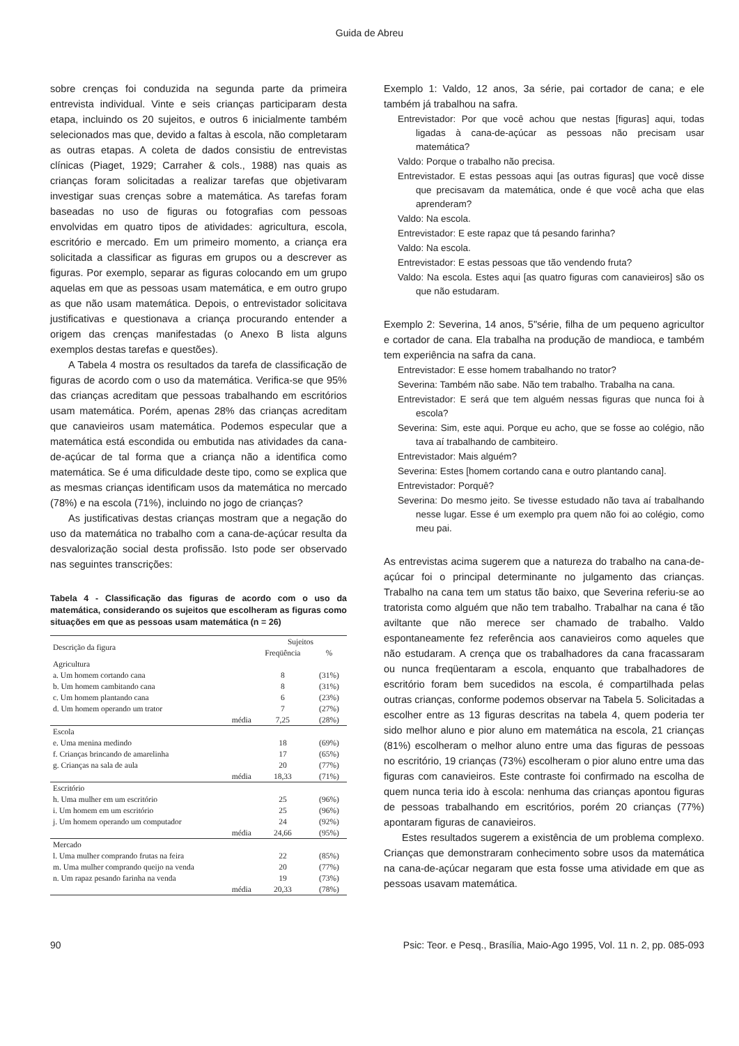Guida de Abreu
sobre crenças foi conduzida na segunda parte da primeira entrevista individual. Vinte e seis crianças participaram desta etapa, incluindo os 20 sujeitos, e outros 6 inicialmente também selecionados mas que, devido a faltas à escola, não completaram as outras etapas. A coleta de dados consistiu de entrevistas clínicas (Piaget, 1929; Carraher & cols., 1988) nas quais as crianças foram solicitadas a realizar tarefas que objetivaram investigar suas crenças sobre a matemática. As tarefas foram baseadas no uso de figuras ou fotografias com pessoas envolvidas em quatro tipos de atividades: agricultura, escola, escritório e mercado. Em um primeiro momento, a criança era solicitada a classificar as figuras em grupos ou a descrever as figuras. Por exemplo, separar as figuras colocando em um grupo aquelas em que as pessoas usam matemática, e em outro grupo as que não usam matemática. Depois, o entrevistador solicitava justificativas e questionava a criança procurando entender a origem das crenças manifestadas (o Anexo B lista alguns exemplos destas tarefas e questões).
A Tabela 4 mostra os resultados da tarefa de classificação de figuras de acordo com o uso da matemática. Verifica-se que 95% das crianças acreditam que pessoas trabalhando em escritórios usam matemática. Porém, apenas 28% das crianças acreditam que canavieiros usam matemática. Podemos especular que a matemática está escondida ou embutida nas atividades da cana-de-açúcar de tal forma que a criança não a identifica como matemática. Se é uma dificuldade deste tipo, como se explica que as mesmas crianças identificam usos da matemática no mercado (78%) e na escola (71%), incluindo no jogo de crianças?
As justificativas destas crianças mostram que a negação do uso da matemática no trabalho com a cana-de-açúcar resulta da desvalorização social desta profissão. Isto pode ser observado nas seguintes transcrições:
Tabela 4 - Classificação das figuras de acordo com o uso da matemática, considerando os sujeitos que escolheram as figuras como situações em que as pessoas usam matemática (n = 26)
| Descrição da figura | Sujeitos | |
| --- | --- | --- |
| | Freqüência | % |
| Agricultura | | |
| a. Um homem cortando cana | 8 | (31%) |
| b. Um homem cambitando cana | 8 | (31%) |
| c. Um homem plantando cana | 6 | (23%) |
| d. Um homem operando um trator | 7 | (27%) |
| média | 7,25 | (28%) |
| Escola | | |
| e. Uma menina medindo | 18 | (69%) |
| f. Crianças brincando de amarelinha | 17 | (65%) |
| g. Crianças na sala de aula | 20 | (77%) |
| média | 18,33 | (71%) |
| Escritório | | |
| h. Uma mulher em um escritório | 25 | (96%) |
| i. Um homem em um escritório | 25 | (96%) |
| j. Um homem operando um computador | 24 | (92%) |
| média | 24,66 | (95%) |
| Mercado | | |
| l. Uma mulher comprando frutas na feira | 22 | (85%) |
| m. Uma mulher comprando queijo na venda | 20 | (77%) |
| n. Um rapaz pesando farinha na venda | 19 | (73%) |
| média | 20,33 | (78%) |
Exemplo 1: Valdo, 12 anos, 3a série, pai cortador de cana; e ele também já trabalhou na safra.
Entrevistador: Por que você achou que nestas [figuras] aqui, todas ligadas à cana-de-açúcar as pessoas não precisam usar matemática?
Valdo: Porque o trabalho não precisa.
Entrevistador. E estas pessoas aqui [as outras figuras] que você disse que precisavam da matemática, onde é que você acha que elas aprenderam?
Valdo: Na escola.
Entrevistador: E este rapaz que tá pesando farinha?
Valdo: Na escola.
Entrevistador: E estas pessoas que tão vendendo fruta?
Valdo: Na escola. Estes aqui [as quatro figuras com canavieiros] são os que não estudaram.
Exemplo 2: Severina, 14 anos, 5"série, filha de um pequeno agricultor e cortador de cana. Ela trabalha na produção de mandioca, e também tem experiência na safra da cana.
Entrevistador: E esse homem trabalhando no trator?
Severina: Também não sabe. Não tem trabalho. Trabalha na cana.
Entrevistador: E será que tem alguém nessas figuras que nunca foi à escola?
Severina: Sim, este aqui. Porque eu acho, que se fosse ao colégio, não tava aí trabalhando de cambiteiro.
Entrevistador: Mais alguém?
Severina: Estes [homem cortando cana e outro plantando cana].
Entrevistador: Porquê?
Severina: Do mesmo jeito. Se tivesse estudado não tava aí trabalhando nesse lugar. Esse é um exemplo pra quem não foi ao colégio, como meu pai.
As entrevistas acima sugerem que a natureza do trabalho na cana-de-açúcar foi o principal determinante no julgamento das crianças. Trabalho na cana tem um status tão baixo, que Severina referiu-se ao tratorista como alguém que não tem trabalho. Trabalhar na cana é tão aviltante que não merece ser chamado de trabalho. Valdo espontaneamente fez referência aos canavieiros como aqueles que não estudaram. A crença que os trabalhadores da cana fracassaram ou nunca freqüentaram a escola, enquanto que trabalhadores de escritório foram bem sucedidos na escola, é compartilhada pelas outras crianças, conforme podemos observar na Tabela 5. Solicitadas a escolher entre as 13 figuras descritas na tabela 4, quem poderia ter sido melhor aluno e pior aluno em matemática na escola, 21 crianças (81%) escolheram o melhor aluno entre uma das figuras de pessoas no escritório, 19 crianças (73%) escolheram o pior aluno entre uma das figuras com canavieiros. Este contraste foi confirmado na escolha de quem nunca teria ido à escola: nenhuma das crianças apontou figuras de pessoas trabalhando em escritórios, porém 20 crianças (77%) apontaram figuras de canavieiros.
Estes resultados sugerem a existência de um problema complexo. Crianças que demonstraram conhecimento sobre usos da matemática na cana-de-açúcar negaram que esta fosse uma atividade em que as pessoas usavam matemática.
90 Psic: Teor. e Pesq., Brasília, Maio-Ago 1995, Vol. 11 n. 2, pp. 085-093